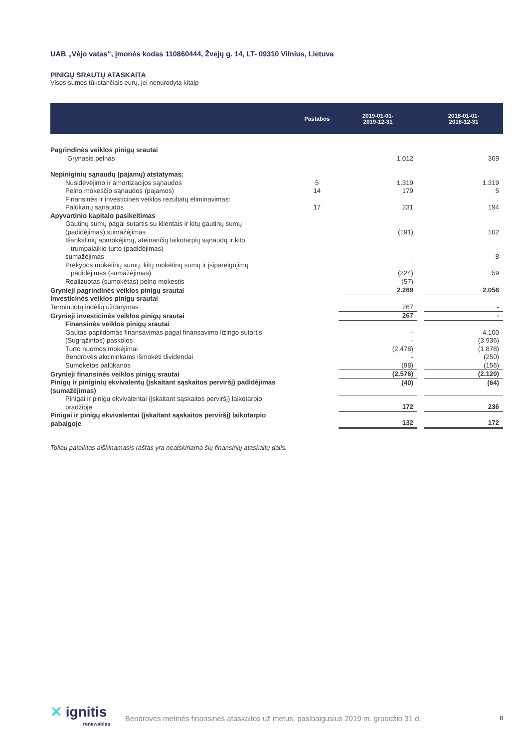UAB „Vėjo vatas“, įmonės kodas 110860444, Žvejų g. 14, LT- 09310 Vilnius, Lietuva
PINIGŲ SRAUTŲ ATASKAITA
Visos sumos tūkstančiais eurų, jei nenurodyta kitaip
| | Pastabos | | 2019-01-01- 2019-12-31 | | 2018-01-01- 2018-12-31 |
| --- | --- | --- | --- | --- | --- |
| Pagrindinės veiklos pinigų srautai | | | | | |
| Grynasis pelnas | | | 1.012 | | 369 |
| Nepiniginių sąnaudų (pajamų) atstatymas: | | | | | |
| Nusidėvėjimo ir amortizacijos sąnaudos | 5 | | 1.319 | | 1.319 |
| Pelno mokesčio sąnaudos (pajamos) | 14 | | 179 | | 5 |
| Finansinės ir investicinės veiklos rezultatų eliminavimas: | | | | | |
| Palūkanų sąnaudos | 17 | | 231 | | 194 |
| Apyvartinio kapitalo pasikeitimas | | | | | |
| Gautinų sumų pagal sutartis su klientais ir kitų gautinų sumų (padidėjimas) sumažėjimas | | | (191) | | 102 |
| Išankstinių apmokėjimų, ateinančių laikotarpių sąnaudų ir kito trumpalaikio turto (padidėjimas) sumažėjimas | | | - | | 8 |
| Prekybos mokėtinų sumų, kitų mokėtinų sumų ir įsipareigojimų padidėjimas (sumažėjimas) | | | (224) | | 59 |
| Realizuotas (sumokėtas) pelno mokestis | | | (57) | | - |
| Grynieji pagrindinės veiklos pinigų srautai | | | 2.269 | | 2.056 |
| Investicinės veiklos pinigų srautai | | | | | |
| Terminuotų indėlių uždarymas | | | 267 | | - |
| Grynieji investicinės veiklos pinigų srautai | | | 267 | | - |
| Finansinės veiklos pinigų srautai | | | | | |
| Gautas papildomas finansavimas pagal finansavimo lizingo sutartis | | | - | | 4.100 |
| (Sugrąžintos) paskolos | | | - | | (3.936) |
| Turto nuomos mokėjimai | | | (2.478) | | (1.878) |
| Bendrovės akcininkams išmokėti dividendai | | | - | | (250) |
| Sumokėtos palūkanos | | | (98) | | (156) |
| Grynieji finansinės veiklos pinigų srautai | | | (2.576) | | (2.120) |
| Pinigų ir piniginių ekvivalentų (įskaitant sąskaitos perviršį) padidėjimas (sumažėjimas) | | | (40) | | (64) |
| Pinigai ir pinigų ekvivalentai (įskaitant sąskaitos perviršį) laikotarpio pradžioje | | | 172 | | 236 |
| Pinigai ir pinigų ekvivalentai (įskaitant sąskaitos perviršį) laikotarpio pabaigoje | | | 132 | | 172 |
Toliau pateiktas aiškinamasis raštas yra neatskiriama šių finansinių ataskaitų dalis.
✕ ignitis
renewables
Bendrovės metinės finansinės ataskaitos už metus, pasibaigusius 2019 m. gruodžio 31 d.
8